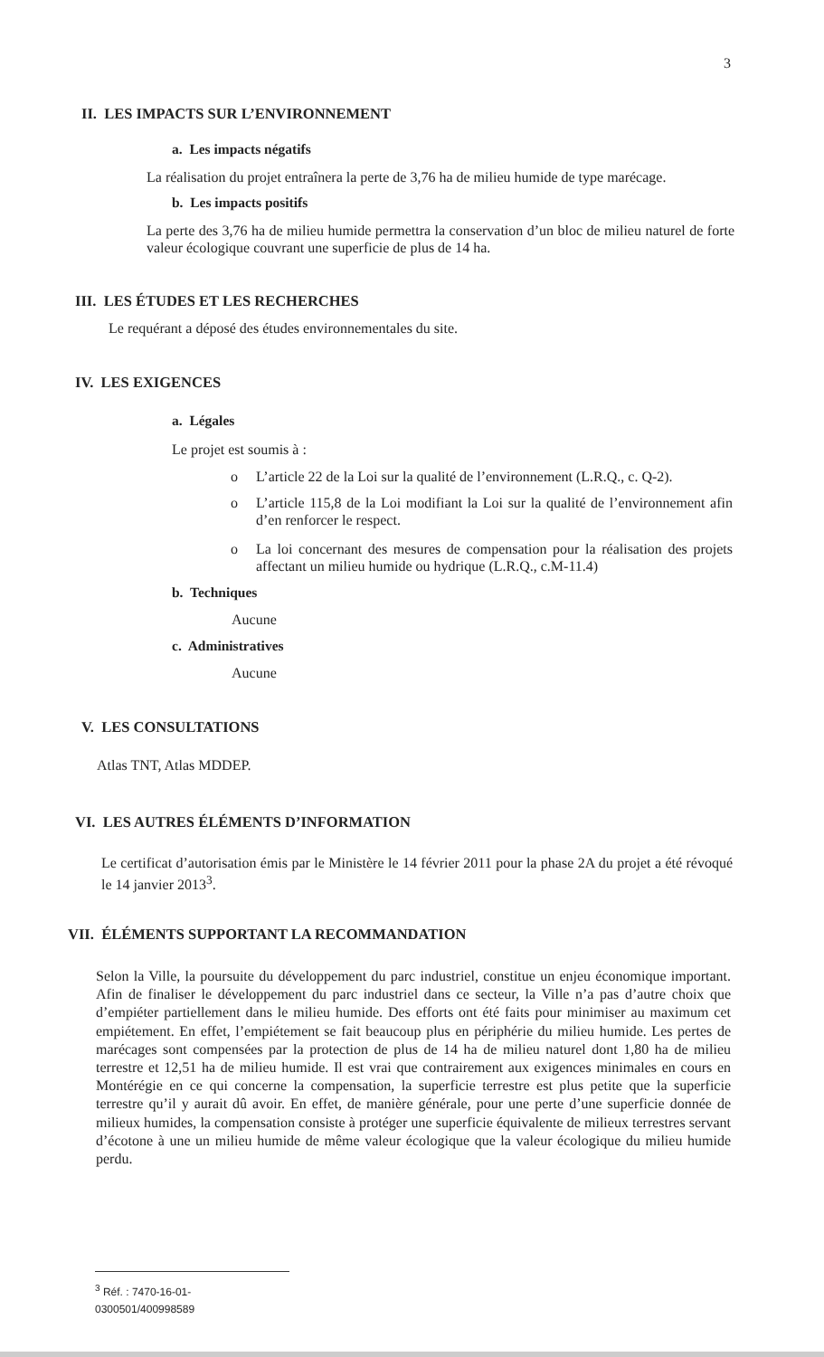3
II. LES IMPACTS SUR L’ENVIRONNEMENT
a. Les impacts négatifs
La réalisation du projet entraînera la perte de 3,76 ha de milieu humide de type marécage.
b. Les impacts positifs
La perte des 3,76 ha de milieu humide permettra la conservation d’un bloc de milieu naturel de forte valeur écologique couvrant une superficie de plus de 14 ha.
III. LES ÉTUDES ET LES RECHERCHES
Le requérant a déposé des études environnementales du site.
IV. LES EXIGENCES
a. Légales
Le projet est soumis à :
o L’article 22 de la Loi sur la qualité de l’environnement (L.R.Q., c. Q-2).
o L’article 115,8 de la Loi modifiant la Loi sur la qualité de l’environnement afin d’en renforcer le respect.
o La loi concernant des mesures de compensation pour la réalisation des projets affectant un milieu humide ou hydrique (L.R.Q., c.M-11.4)
b. Techniques
Aucune
c. Administratives
Aucune
V. LES CONSULTATIONS
Atlas TNT, Atlas MDDEP.
VI. LES AUTRES ÉLÉMENTS D’INFORMATION
Le certificat d’autorisation émis par le Ministère le 14 février 2011 pour la phase 2A du projet a été révoqué le 14 janvier 2013<sup>3</sup>.
VII. ÉLÉMENTS SUPPORTANT LA RECOMMANDATION
Selon la Ville, la poursuite du développement du parc industriel, constitue un enjeu économique important. Afin de finaliser le développement du parc industriel dans ce secteur, la Ville n’a pas d’autre choix que d’empiéter partiellement dans le milieu humide. Des efforts ont été faits pour minimiser au maximum cet empiétement. En effet, l’empiétement se fait beaucoup plus en périphérie du milieu humide. Les pertes de marécages sont compensées par la protection de plus de 14 ha de milieu naturel dont 1,80 ha de milieu terrestre et 12,51 ha de milieu humide. Il est vrai que contrairement aux exigences minimales en cours en Montérégie en ce qui concerne la compensation, la superficie terrestre est plus petite que la superficie terrestre qu’il y aurait dû avoir. En effet, de manière générale, pour une perte d’une superficie donnée de milieux humides, la compensation consiste à protéger une superficie équivalente de milieux terrestres servant d’écotone à une un milieu humide de même valeur écologique que la valeur écologique du milieu humide perdu.
<sup>3</sup> Réf. : 7470-16-01-0300501/400998589